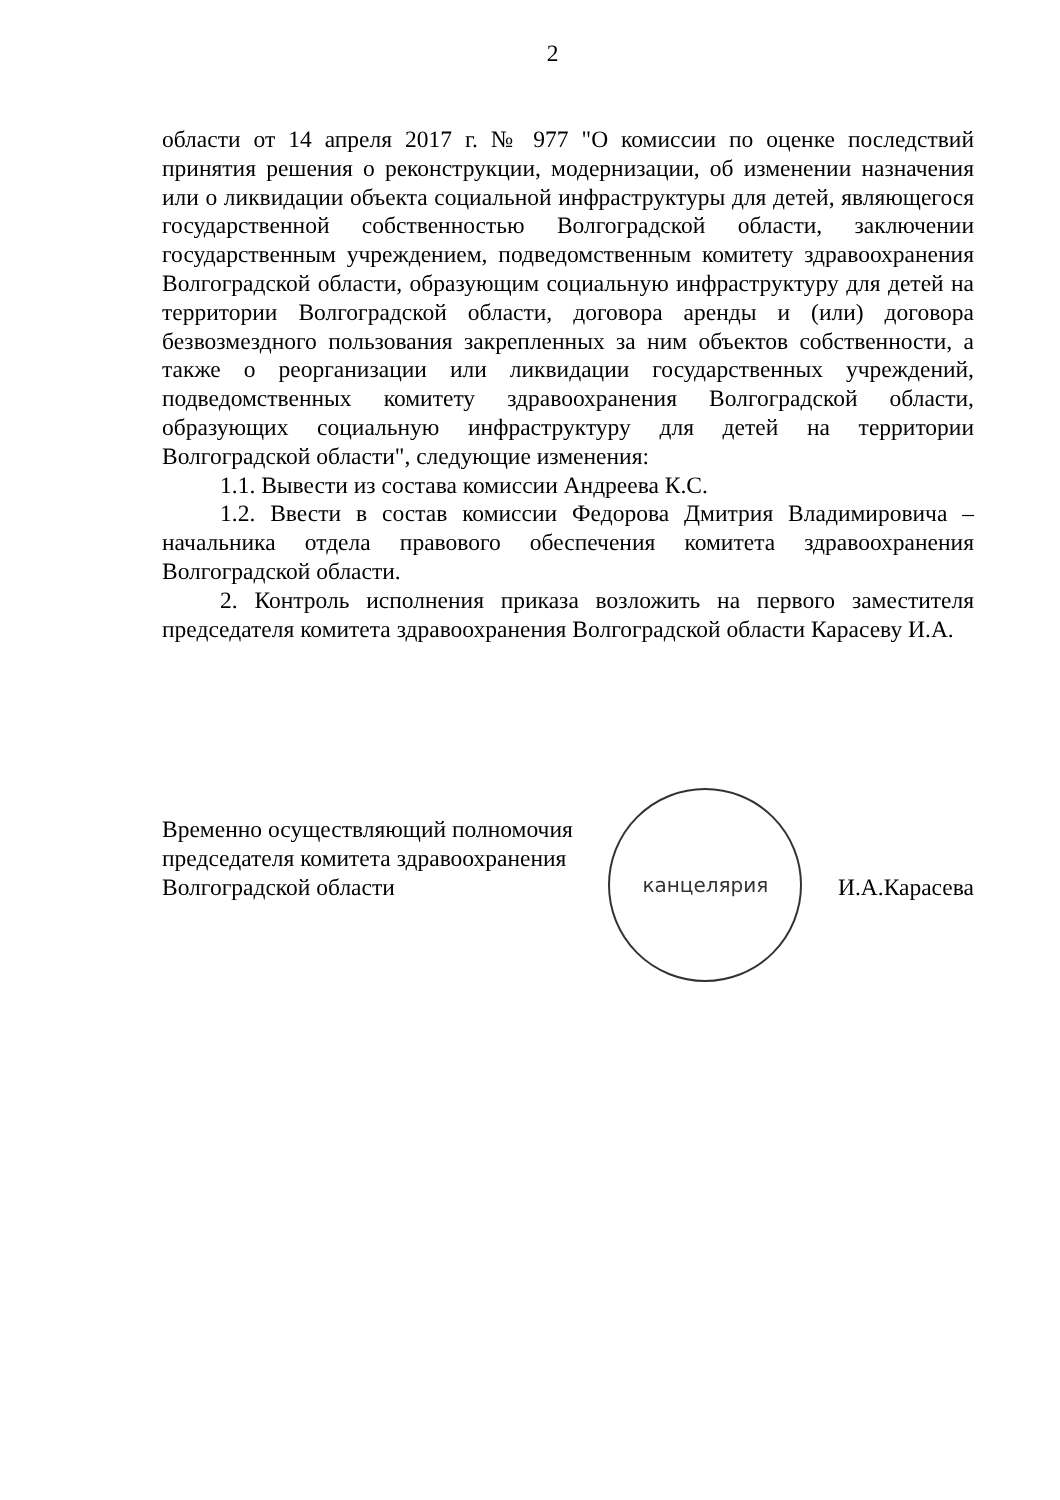2
области от 14 апреля 2017 г. № 977 "О комиссии по оценке последствий принятия решения о реконструкции, модернизации, об изменении назначения или о ликвидации объекта социальной инфраструктуры для детей, являющегося государственной собственностью Волгоградской области, заключении государственным учреждением, подведомственным комитету здравоохранения Волгоградской области, образующим социальную инфраструктуру для детей на территории Волгоградской области, договора аренды и (или) договора безвозмездного пользования закрепленных за ним объектов собственности, а также о реорганизации или ликвидации государственных учреждений, подведомственных комитету здравоохранения Волгоградской области, образующих социальную инфраструктуру для детей на территории Волгоградской области", следующие изменения:
1.1. Вывести из состава комиссии Андреева К.С.
1.2. Ввести в состав комиссии Федорова Дмитрия Владимировича – начальника отдела правового обеспечения комитета здравоохранения Волгоградской области.
2. Контроль исполнения приказа возложить на первого заместителя председателя комитета здравоохранения Волгоградской области Карасеву И.А.
Временно осуществляющий полномочия
председателя комитета здравоохранения
Волгоградской области
канцелярия
И.А.Карасева